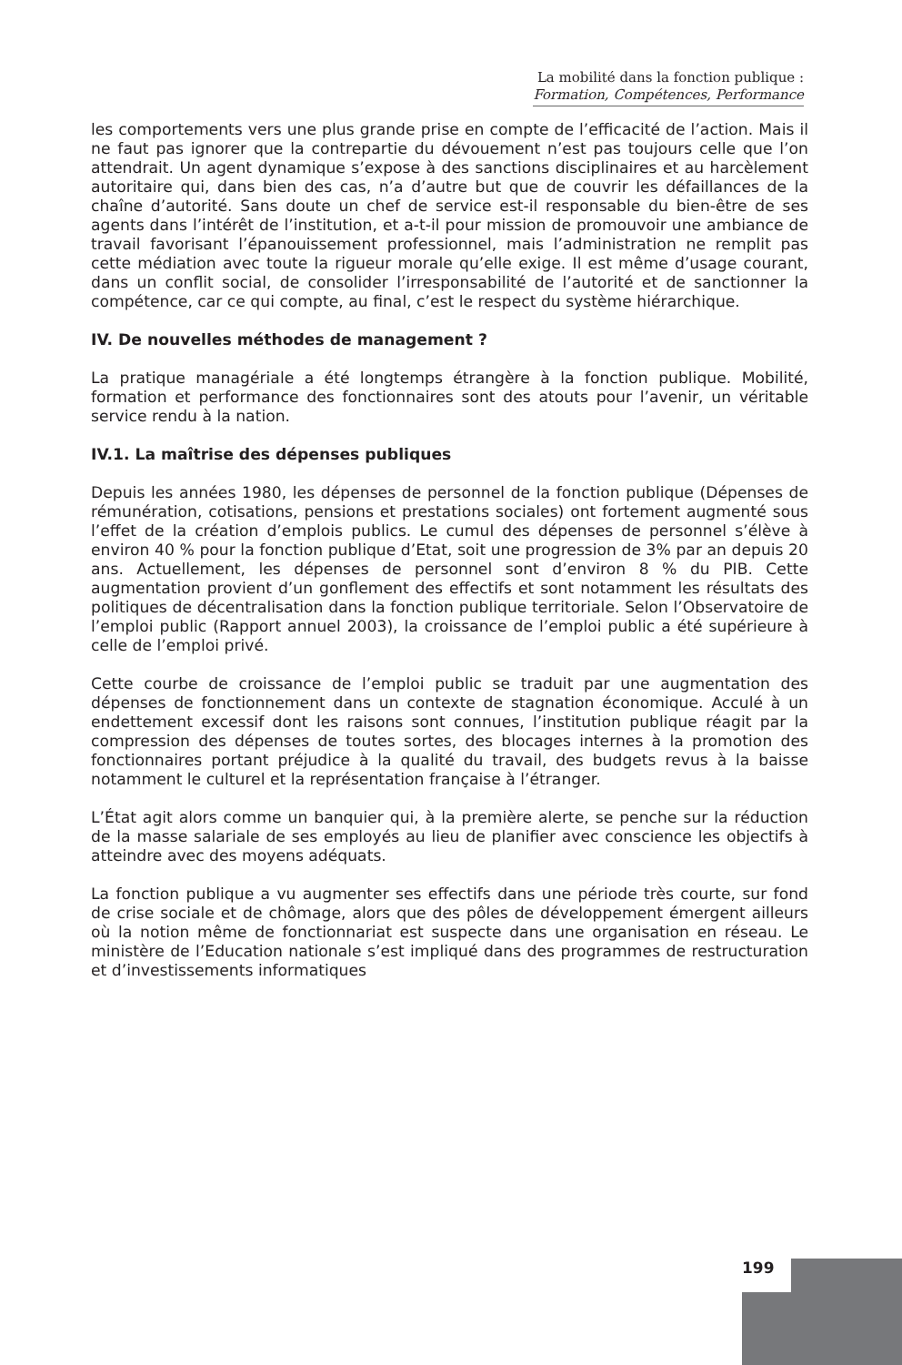La mobilité dans la fonction publique :
Formation, Compétences, Performance
les comportements vers une plus grande prise en compte de l’efficacité de l’action. Mais il ne faut pas ignorer que la contrepartie du dévouement n’est pas toujours celle que l’on attendrait. Un agent dynamique s’expose à des sanctions disciplinaires et au harcèlement autoritaire qui, dans bien des cas, n’a d’autre but que de couvrir les défaillances de la chaîne d’autorité. Sans doute un chef de service est-il responsable du bien-être de ses agents dans l’intérêt de l’institution, et a-t-il pour mission de promouvoir une ambiance de travail favorisant l’épanouissement professionnel, mais l’administration ne remplit pas cette médiation avec toute la rigueur morale qu’elle exige. Il est même d’usage courant, dans un conflit social, de consolider l’irresponsabilité de l’autorité et de sanctionner la compétence, car ce qui compte, au final, c’est le respect du système hiérarchique.
IV. De nouvelles méthodes de management ?
La pratique managériale a été longtemps étrangère à la fonction publique. Mobilité, formation et performance des fonctionnaires sont des atouts pour l’avenir, un véritable service rendu à la nation.
IV.1. La maîtrise des dépenses publiques
Depuis les années 1980, les dépenses de personnel de la fonction publique (Dépenses de rémunération, cotisations, pensions et prestations sociales) ont fortement augmenté sous l’effet de la création d’emplois publics. Le cumul des dépenses de personnel s’élève à environ 40 % pour la fonction publique d’Etat, soit une progression de 3% par an depuis 20 ans. Actuellement, les dépenses de personnel sont d’environ 8 % du PIB. Cette augmentation provient d’un gonflement des effectifs et sont notamment les résultats des politiques de décentralisation dans la fonction publique territoriale. Selon l’Observatoire de l’emploi public (Rapport annuel 2003), la croissance de l’emploi public a été supérieure à celle de l’emploi privé.
Cette courbe de croissance de l’emploi public se traduit par une augmentation des dépenses de fonctionnement dans un contexte de stagnation économique. Acculé à un endettement excessif dont les raisons sont connues, l’institution publique réagit par la compression des dépenses de toutes sortes, des blocages internes à la promotion des fonctionnaires portant préjudice à la qualité du travail, des budgets revus à la baisse notamment le culturel et la représentation française à l’étranger.
L’État agit alors comme un banquier qui, à la première alerte, se penche sur la réduction de la masse salariale de ses employés au lieu de planifier avec conscience les objectifs à atteindre avec des moyens adéquats.
La fonction publique a vu augmenter ses effectifs dans une période très courte, sur fond de crise sociale et de chômage, alors que des pôles de développement émergent ailleurs où la notion même de fonctionnariat est suspecte dans une organisation en réseau. Le ministère de l’Education nationale s’est impliqué dans des programmes de restructuration et d’investissements informatiques
199